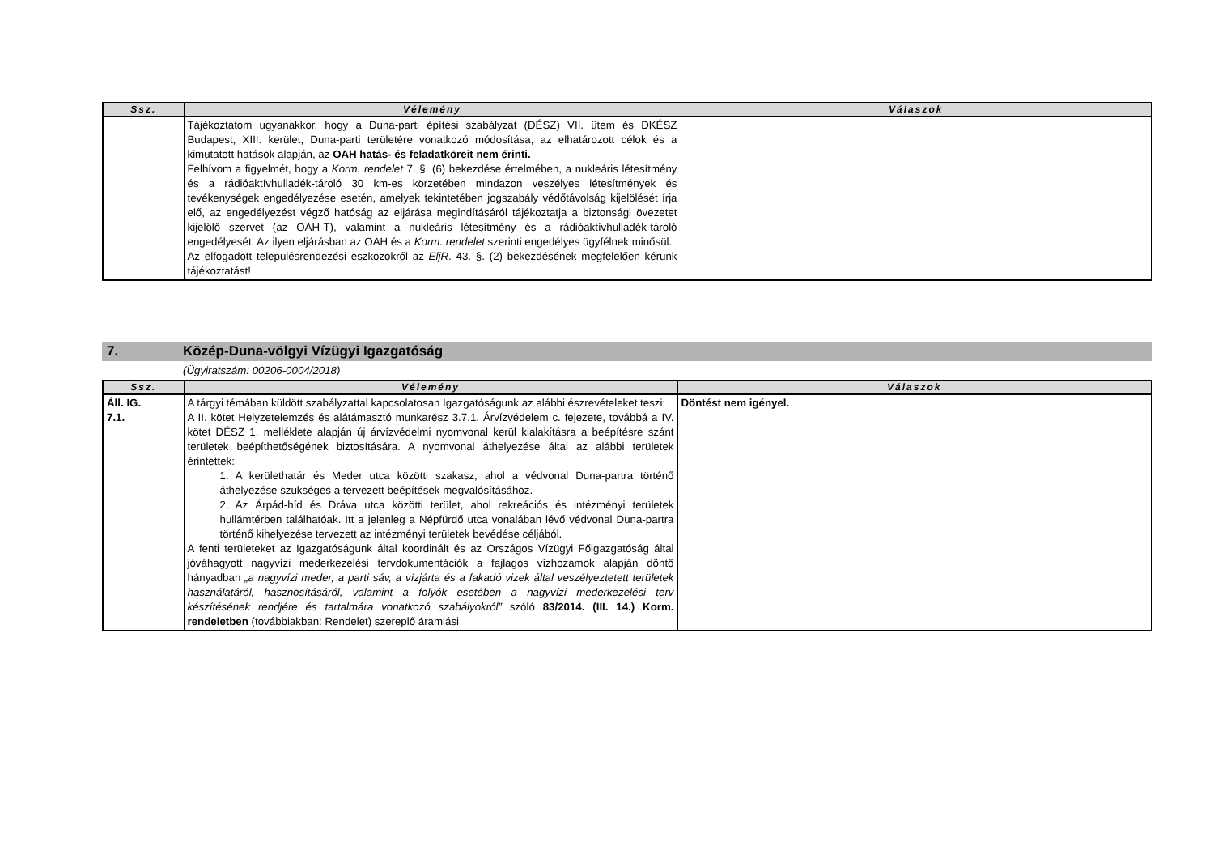| Ssz. | Vélemény | Válaszok |
| --- | --- | --- |
| | Tájékoztatom ugyanakkor, hogy a Duna-parti építési szabályzat (DÉSZ) VII. ütem és DKÉSZ Budapest, XIII. kerület, Duna-parti területére vonatkozó módosítása, az elhatározott célok és a kimutatott hatások alapján, az OAH hatás- és feladatköreit nem érinti. Felhívom a figyelmét, hogy a Korm. rendelet 7. §. (6) bekezdése értelmében, a nukleáris létesítmény és a rádióaktívhulladék-tároló 30 km-es körzetében mindazon veszélyes létesítmények és tevékenységek engedélyezése esetén, amelyek tekintetében jogszabály védőtávolság kijelölését írja elő, az engedélyezést végző hatóság az eljárása megindításáról tájékoztatja a biztonsági övezetet kijelölő szervet (az OAH-T), valamint a nukleáris létesítmény és a rádióaktívhulladék-tároló engedélyesét. Az ilyen eljárásban az OAH és a Korm. rendelet szerinti engedélyes ügyfélnek minősül. Az elfogadott településrendezési eszközökről az EljR . 43. §. (2) bekezdésének megfelelően kérünk tájékoztatást! | |
7. Közép-Duna-völgyi Vízügyi Igazgatóság
(Ügyiratszám: 00206-0004/2018)
| Ssz. | Vélemény | Válaszok |
| --- | --- | --- |
| Áll. IG. 7.1. | A tárgyi témában küldött szabályzattal kapcsolatosan Igazgatóságunk az alábbi észrevételeket teszi: A II. kötet Helyzetelemzés és alátámasztó munkarész 3.7.1. Árvízvédelem c. fejezete, továbbá a IV. kötet DÉSZ 1. melléklete alapján új árvízvédelmi nyomvonal kerül kialakításra a beépítésre szánt területek beépíthetőségének biztosítására. A nyomvonal áthelyezése által az alábbi területek érintettek: 1. A kerülethatár és Meder utca közötti szakasz, ahol a védvonal Duna-partra történő áthelyezése szükséges a tervezett beépítések megvalósításához. 2. Az Árpád-híd és Dráva utca közötti terület, ahol rekreációs és intézményi területek hullámtérben találhatóak. Itt a jelenleg a Népfürdő utca vonalában lévő védvonal Duna-partra történő kihelyezése tervezett az intézményi területek bevédése céljából. A fenti területeket az Igazgatóságunk által koordinált és az Országos Vízügyi Főigazgatóság által jóváhagyott nagyvízi mederkezelési tervdokumentációk a fajlagos vízhozamok alapján döntő hányadban „a nagyvízi meder, a parti sáv, a vízjárta és a fakadó vizek által veszélyeztetett területek használatáról, hasznosításáról, valamint a folyók esetében a nagyvízi mederkezelési terv készítésének rendjére és tartalmára vonatkozó szabályokról” szóló 83/2014. (III. 14.) Korm. rendeletben (továbbiakban: Rendelet) szereplő áramlási | Döntést nem igényel. |